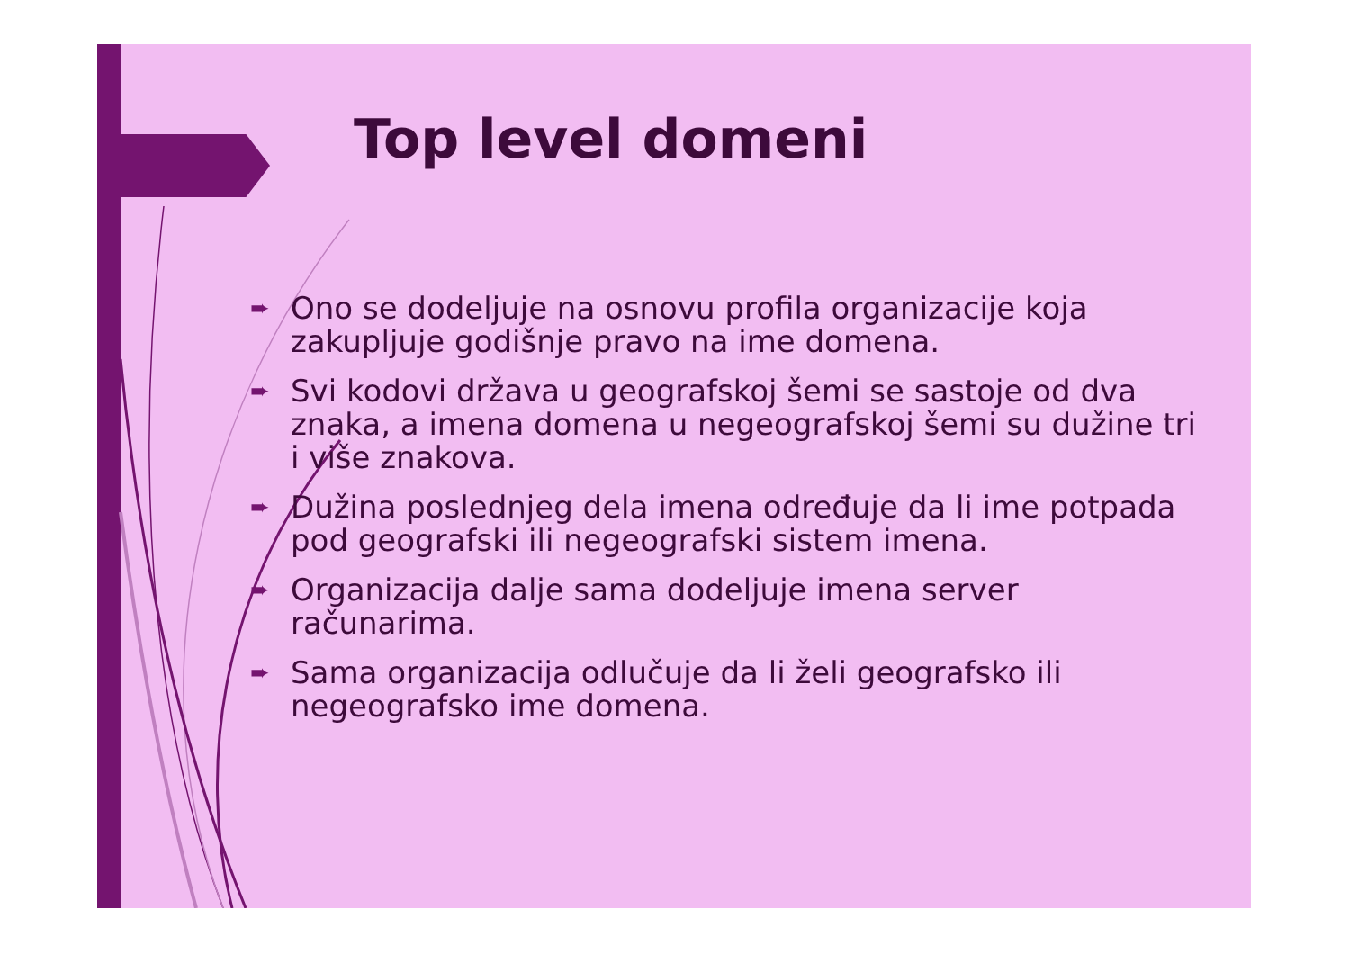Top level domeni
➨ Ono se dodeljuje na osnovu profila organizacije koja zakupljuje godišnje pravo na ime domena.
➨ Svi kodovi država u geografskoj šemi se sastoje od dva znaka, a imena domena u negeografskoj šemi su dužine tri i više znakova.
➨ Dužina poslednjeg dela imena određuje da li ime potpada pod geografski ili negeografski sistem imena.
➨ Organizacija dalje sama dodeljuje imena server računarima.
➨ Sama organizacija odlučuje da li želi geografsko ili negeografsko ime domena.